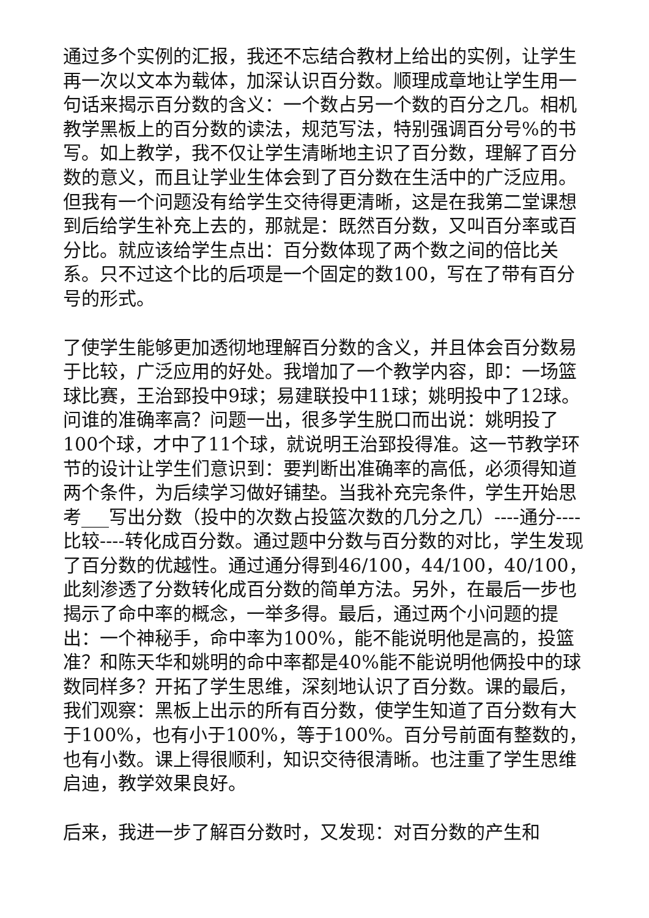通过多个实例的汇报，我还不忘结合教材上给出的实例，让学生再一次以文本为载体，加深认识百分数。顺理成章地让学生用一句话来揭示百分数的含义：一个数占另一个数的百分之几。相机教学黑板上的百分数的读法，规范写法，特别强调百分号%的书写。如上教学，我不仅让学生清晰地主识了百分数，理解了百分数的意义，而且让学业生体会到了百分数在生活中的广泛应用。但我有一个问题没有给学生交待得更清晰，这是在我第二堂课想到后给学生补充上去的，那就是：既然百分数，又叫百分率或百分比。就应该给学生点出：百分数体现了两个数之间的倍比关系。只不过这个比的后项是一个固定的数100，写在了带有百分号的形式。
了使学生能够更加透彻地理解百分数的含义，并且体会百分数易于比较，广泛应用的好处。我增加了一个教学内容，即：一场篮球比赛，王治郅投中9球；易建联投中11球；姚明投中了12球。问谁的准确率高？问题一出，很多学生脱口而出说：姚明投了100个球，才中了11个球，就说明王治郅投得准。这一节教学环节的设计让学生们意识到：要判断出准确率的高低，必须得知道两个条件，为后续学习做好铺垫。当我补充完条件，学生开始思考___写出分数（投中的次数占投篮次数的几分之几）----通分----比较----转化成百分数。通过题中分数与百分数的对比，学生发现了百分数的优越性。通过通分得到46/100，44/100，40/100，此刻渗透了分数转化成百分数的简单方法。另外，在最后一步也揭示了命中率的概念，一举多得。最后，通过两个小问题的提出：一个神秘手，命中率为100%，能不能说明他是高的，投篮准？和陈天华和姚明的命中率都是40%能不能说明他俩投中的球数同样多？开拓了学生思维，深刻地认识了百分数。课的最后，我们观察：黑板上出示的所有百分数，使学生知道了百分数有大于100%，也有小于100%，等于100%。百分号前面有整数的，也有小数。课上得很顺利，知识交待很清晰。也注重了学生思维启迪，教学效果良好。
后来，我进一步了解百分数时，又发现：对百分数的产生和